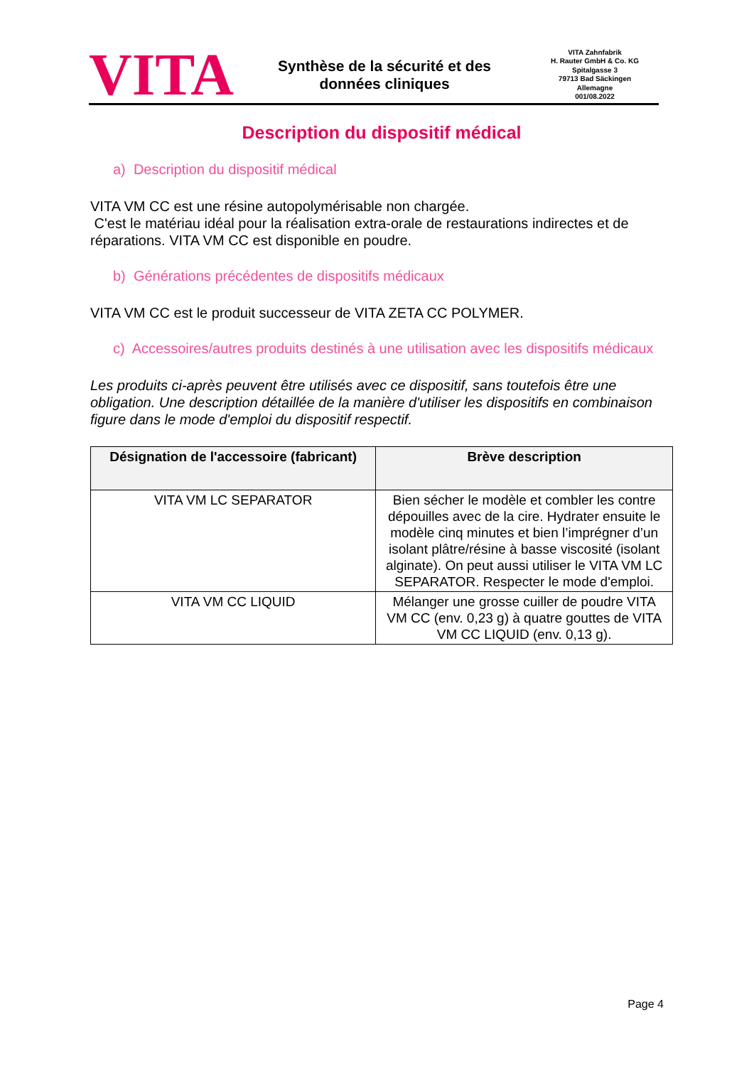VITA
Synthèse de la sécurité et des
données cliniques
VITA Zahnfabrik
H. Rauter GmbH & Co. KG
Spitalgasse 3
79713 Bad Säckingen
Allemagne
001/08.2022
Description du dispositif médical
a) Description du dispositif médical
VITA VM CC est une résine autopolymérisable non chargée.
C'est le matériau idéal pour la réalisation extra-orale de restaurations indirectes et de réparations. VITA VM CC est disponible en poudre.
b) Générations précédentes de dispositifs médicaux
VITA VM CC est le produit successeur de VITA ZETA CC POLYMER.
c) Accessoires/autres produits destinés à une utilisation avec les dispositifs médicaux
Les produits ci-après peuvent être utilisés avec ce dispositif, sans toutefois être une obligation. Une description détaillée de la manière d'utiliser les dispositifs en combinaison figure dans le mode d'emploi du dispositif respectif.
| Désignation de l'accessoire (fabricant) | Brève description |
| --- | --- |
| VITA VM LC SEPARATOR | Bien sécher le modèle et combler les contre dépouilles avec de la cire. Hydrater ensuite le modèle cinq minutes et bien l’imprégner d’un isolant plâtre/résine à basse viscosité (isolant alginate). On peut aussi utiliser le VITA VM LC SEPARATOR. Respecter le mode d'emploi. |
| VITA VM CC LIQUID | Mélanger une grosse cuiller de poudre VITA VM CC (env. 0,23 g) à quatre gouttes de VITA VM CC LIQUID (env. 0,13 g). |
Page 4